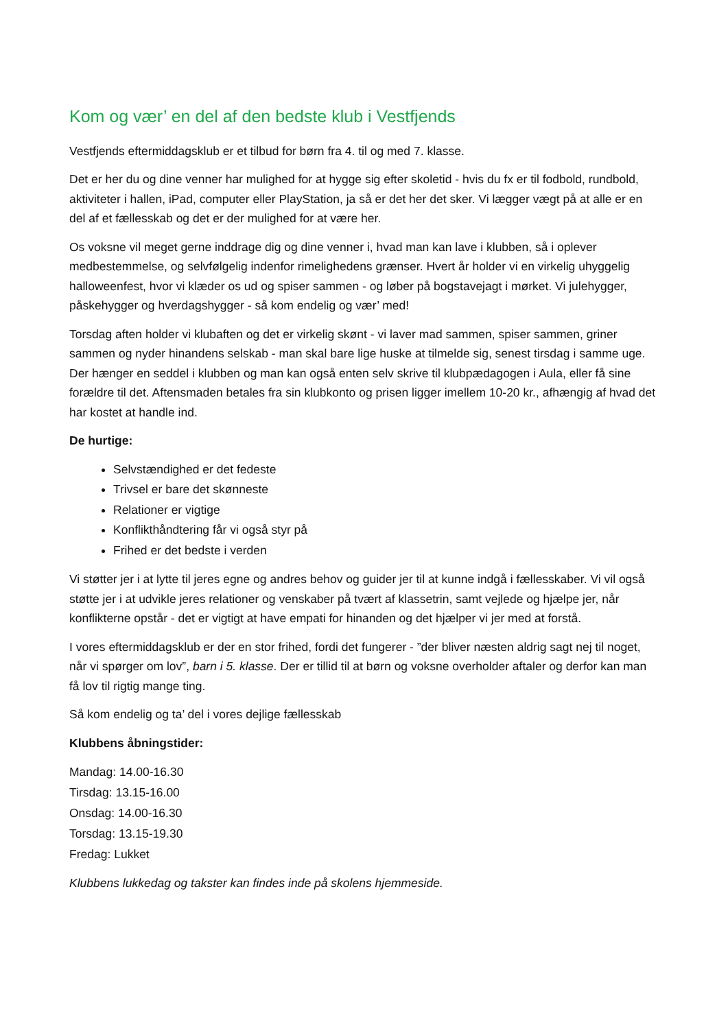Kom og vær’ en del af den bedste klub i Vestfjends
Vestfjends eftermiddagsklub er et tilbud for børn fra 4. til og med 7. klasse.
Det er her du og dine venner har mulighed for at hygge sig efter skoletid - hvis du fx er til fodbold, rundbold, aktiviteter i hallen, iPad, computer eller PlayStation, ja så er det her det sker. Vi lægger vægt på at alle er en del af et fællesskab og det er der mulighed for at være her.
Os voksne vil meget gerne inddrage dig og dine venner i, hvad man kan lave i klubben, så i oplever medbestemmelse, og selvfølgelig indenfor rimelighedens grænser. Hvert år holder vi en virkelig uhyggelig halloweenfest, hvor vi klæder os ud og spiser sammen - og løber på bogstavejagt i mørket. Vi julehygger, påskehygger og hverdagshygger - så kom endelig og vær’ med!
Torsdag aften holder vi klubaften og det er virkelig skønt - vi laver mad sammen, spiser sammen, griner sammen og nyder hinandens selskab - man skal bare lige huske at tilmelde sig, senest tirsdag i samme uge. Der hænger en seddel i klubben og man kan også enten selv skrive til klubpædagogen i Aula, eller få sine forældre til det. Aftensmaden betales fra sin klubkonto og prisen ligger imellem 10-20 kr., afhængig af hvad det har kostet at handle ind.
De hurtige:
Selvstændighed er det fedeste
Trivsel er bare det skønneste
Relationer er vigtige
Konflikthåndtering får vi også styr på
Frihed er det bedste i verden
Vi støtter jer i at lytte til jeres egne og andres behov og guider jer til at kunne indgå i fællesskaber. Vi vil også støtte jer i at udvikle jeres relationer og venskaber på tvært af klassetrin, samt vejlede og hjælpe jer, når konflikterne opstår - det er vigtigt at have empati for hinanden og det hjælper vi jer med at forstå.
I vores eftermiddagsklub er der en stor frihed, fordi det fungerer - ”der bliver næsten aldrig sagt nej til noget, når vi spørger om lov”, barn i 5. klasse. Der er tillid til at børn og voksne overholder aftaler og derfor kan man få lov til rigtig mange ting.
Så kom endelig og ta’ del i vores dejlige fællesskab
Klubbens åbningstider:
Mandag: 14.00-16.30
Tirsdag: 13.15-16.00
Onsdag: 14.00-16.30
Torsdag: 13.15-19.30
Fredag: Lukket
Klubbens lukkedag og takster kan findes inde på skolens hjemmeside.